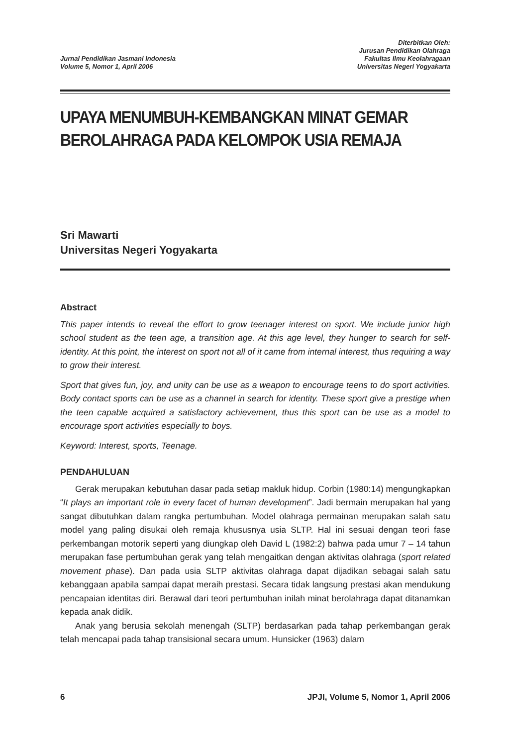Jurnal Pendidikan Jasmani Indonesia
Volume 5, Nomor 1, April 2006
Diterbitkan Oleh:
Jurusan Pendidikan Olahraga
Fakultas Ilmu Keolahragaan
Universitas Negeri Yogyakarta
UPAYA MENUMBUH-KEMBANGKAN MINAT GEMAR BEROLAHRAGA PADA KELOMPOK USIA REMAJA
Sri Mawarti
Universitas Negeri Yogyakarta
Abstract
This paper intends to reveal the effort to grow teenager interest on sport. We include junior high school student as the teen age, a transition age. At this age level, they hunger to search for self-identity. At this point, the interest on sport not all of it came from internal interest, thus requiring a way to grow their interest.
Sport that gives fun, joy, and unity can be use as a weapon to encourage teens to do sport activities. Body contact sports can be use as a channel in search for identity. These sport give a prestige when the teen capable acquired a satisfactory achievement, thus this sport can be use as a model to encourage sport activities especially to boys.
Keyword: Interest, sports, Teenage.
PENDAHULUAN
Gerak merupakan kebutuhan dasar pada setiap makluk hidup. Corbin (1980:14) mengungkapkan “It plays an important role in every facet of human development”. Jadi bermain merupakan hal yang sangat dibutuhkan dalam rangka pertumbuhan. Model olahraga permainan merupakan salah satu model yang paling disukai oleh remaja khususnya usia SLTP. Hal ini sesuai dengan teori fase perkembangan motorik seperti yang diungkap oleh David L (1982:2) bahwa pada umur 7 – 14 tahun merupakan fase pertumbuhan gerak yang telah mengaitkan dengan aktivitas olahraga (sport related movement phase). Dan pada usia SLTP aktivitas olahraga dapat dijadikan sebagai salah satu kebanggaan apabila sampai dapat meraih prestasi. Secara tidak langsung prestasi akan mendukung pencapaian identitas diri. Berawal dari teori pertumbuhan inilah minat berolahraga dapat ditanamkan kepada anak didik.
Anak yang berusia sekolah menengah (SLTP) berdasarkan pada tahap perkembangan gerak telah mencapai pada tahap transisional secara umum. Hunsicker (1963) dalam
6 JPJI, Volume 5, Nomor 1, April 2006